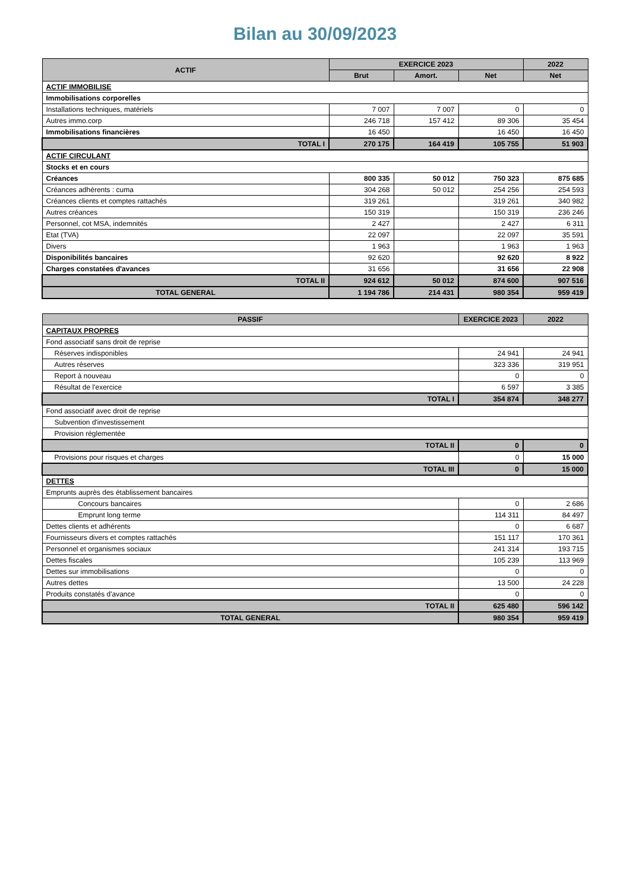Bilan au 30/09/2023
| ACTIF | EXERCICE 2023 | | | 2022 |
| --- | --- | --- | --- | --- |
| | Brut | Amort. | Net | Net |
| ACTIF IMMOBILISE | | | | |
| Immobilisations corporelles | | | | |
| Installations techniques, matériels | 7 007 | 7 007 | 0 | 0 |
| Autres immo.corp | 246 718 | 157 412 | 89 306 | 35 454 |
| Immobilisations financières | 16 450 | | 16 450 | 16 450 |
| TOTAL I | 270 175 | 164 419 | 105 755 | 51 903 |
| ACTIF CIRCULANT | | | | |
| Stocks et en cours | | | | |
| Créances | 800 335 | 50 012 | 750 323 | 875 685 |
| Créances adhérents : cuma | 304 268 | 50 012 | 254 256 | 254 593 |
| Créances clients et comptes rattachés | 319 261 | | 319 261 | 340 982 |
| Autres créances | 150 319 | | 150 319 | 236 246 |
| Personnel, cot MSA, indemnités | 2 427 | | 2 427 | 6 311 |
| Etat (TVA) | 22 097 | | 22 097 | 35 591 |
| Divers | 1 963 | | 1 963 | 1 963 |
| Disponibilités bancaires | 92 620 | | 92 620 | 8 922 |
| Charges constatées d'avances | 31 656 | | 31 656 | 22 908 |
| TOTAL II | 924 612 | 50 012 | 874 600 | 907 516 |
| TOTAL GENERAL | 1 194 786 | 214 431 | 980 354 | 959 419 |
| PASSIF | EXERCICE 2023 | 2022 |
| --- | --- | --- |
| CAPITAUX PROPRES | | |
| Fond associatif sans droit de reprise | | |
| Réserves indisponibles | 24 941 | 24 941 |
| Autres réserves | 323 336 | 319 951 |
| Report à nouveau | 0 | 0 |
| Résultat de l'exercice | 6 597 | 3 385 |
| TOTAL I | 354 874 | 348 277 |
| Fond associatif avec droit de reprise | | |
| Subvention d'investissement | | |
| Provision réglementée | | |
| TOTAL II | 0 | 0 |
| Provisions pour risques et charges | 0 | 15 000 |
| TOTAL III | 0 | 15 000 |
| DETTES | | |
| Emprunts auprès des établissement bancaires | | |
| Concours bancaires | 0 | 2 686 |
| Emprunt long terme | 114 311 | 84 497 |
| Dettes clients et adhérents | 0 | 6 687 |
| Fournisseurs divers et comptes rattachés | 151 117 | 170 361 |
| Personnel et organismes sociaux | 241 314 | 193 715 |
| Dettes fiscales | 105 239 | 113 969 |
| Dettes sur immobilisations | 0 | 0 |
| Autres dettes | 13 500 | 24 228 |
| Produits constatés d'avance | 0 | 0 |
| TOTAL II | 625 480 | 596 142 |
| TOTAL GENERAL | 980 354 | 959 419 |